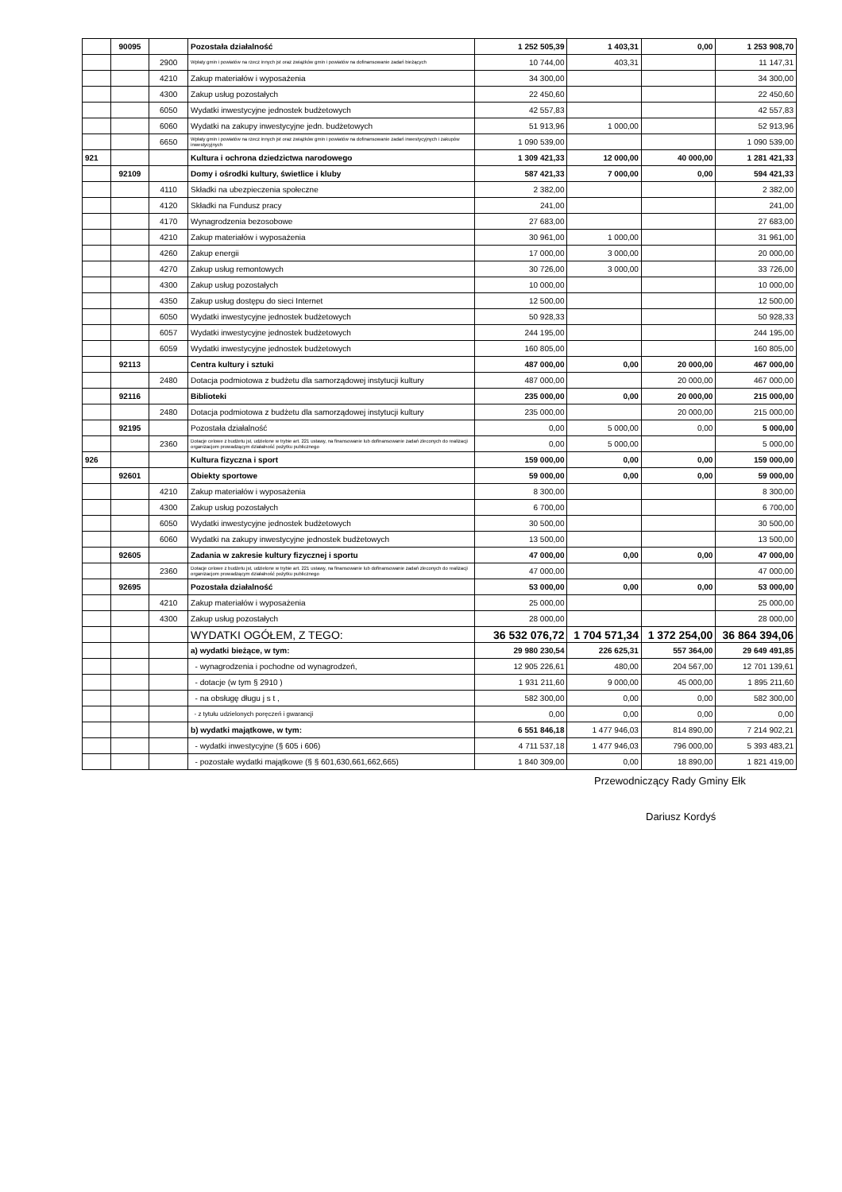| | 90095 | | Pozostała działalność | 1 252 505,39 | 1 403,31 | 0,00 | 1 253 908,70 |
| | | 2900 | Wpłaty gmin i powiatów na rzecz innych jst oraz związków gmin i powiatów na dofinansowanie zadań bieżących | 10 744,00 | 403,31 | | 11 147,31 |
| | | 4210 | Zakup materiałów i wyposażenia | 34 300,00 | | | 34 300,00 |
| | | 4300 | Zakup usług pozostałych | 22 450,60 | | | 22 450,60 |
| | | 6050 | Wydatki inwestycyjne jednostek budżetowych | 42 557,83 | | | 42 557,83 |
| | | 6060 | Wydatki na zakupy inwestycyjne jedn. budżetowych | 51 913,96 | 1 000,00 | | 52 913,96 |
| | | 6650 | Wpłaty gmin i powiatów na rzecz innych jst oraz związków gmin i powiatów na dofinansowanie zadań inwestycyjnych i zakupów inwestycyjnych | 1 090 539,00 | | | 1 090 539,00 |
| 921 | | | Kultura i ochrona dziedzictwa narodowego | 1 309 421,33 | 12 000,00 | 40 000,00 | 1 281 421,33 |
| | 92109 | | Domy i ośrodki kultury, świetlice i kluby | 587 421,33 | 7 000,00 | 0,00 | 594 421,33 |
| | | 4110 | Składki na ubezpieczenia społeczne | 2 382,00 | | | 2 382,00 |
| | | 4120 | Składki na Fundusz pracy | 241,00 | | | 241,00 |
| | | 4170 | Wynagrodzenia bezosobowe | 27 683,00 | | | 27 683,00 |
| | | 4210 | Zakup materiałów i wyposażenia | 30 961,00 | 1 000,00 | | 31 961,00 |
| | | 4260 | Zakup energii | 17 000,00 | 3 000,00 | | 20 000,00 |
| | | 4270 | Zakup usług remontowych | 30 726,00 | 3 000,00 | | 33 726,00 |
| | | 4300 | Zakup usług pozostałych | 10 000,00 | | | 10 000,00 |
| | | 4350 | Zakup usług dostępu do sieci Internet | 12 500,00 | | | 12 500,00 |
| | | 6050 | Wydatki inwestycyjne jednostek budżetowych | 50 928,33 | | | 50 928,33 |
| | | 6057 | Wydatki inwestycyjne jednostek budżetowych | 244 195,00 | | | 244 195,00 |
| | | 6059 | Wydatki inwestycyjne jednostek budżetowych | 160 805,00 | | | 160 805,00 |
| | 92113 | | Centra kultury i sztuki | 487 000,00 | 0,00 | 20 000,00 | 467 000,00 |
| | | 2480 | Dotacja podmiotowa z budżetu dla samorządowej instytucji kultury | 487 000,00 | | 20 000,00 | 467 000,00 |
| | 92116 | | Biblioteki | 235 000,00 | 0,00 | 20 000,00 | 215 000,00 |
| | | 2480 | Dotacja podmiotowa z budżetu dla samorządowej instytucji kultury | 235 000,00 | | 20 000,00 | 215 000,00 |
| | 92195 | | Pozostała działalność | 0,00 | 5 000,00 | 0,00 | 5 000,00 |
| | | 2360 | Dotacje celowe z budżetu jst, udzielone w trybie art. 221 ustawy, na finansowanie lub dofinansowanie zadań zleconych do realizacji organizacjom prowadzącym działalność pożytku publicznego | 0,00 | 5 000,00 | | 5 000,00 |
| 926 | | | Kultura fizyczna i sport | 159 000,00 | 0,00 | 0,00 | 159 000,00 |
| | 92601 | | Obiekty sportowe | 59 000,00 | 0,00 | 0,00 | 59 000,00 |
| | | 4210 | Zakup materiałów i wyposażenia | 8 300,00 | | | 8 300,00 |
| | | 4300 | Zakup usług pozostałych | 6 700,00 | | | 6 700,00 |
| | | 6050 | Wydatki inwestycyjne jednostek budżetowych | 30 500,00 | | | 30 500,00 |
| | | 6060 | Wydatki na zakupy inwestycyjne jednostek budżetowych | 13 500,00 | | | 13 500,00 |
| | 92605 | | Zadania w zakresie kultury fizycznej i sportu | 47 000,00 | 0,00 | 0,00 | 47 000,00 |
| | | 2360 | Dotacje celowe z budżetu jst, udzielone w trybie art. 221 ustawy, na finansowanie lub dofinansowanie zadań zleconych do realizacji organizacjom prowadzącym działalność pożytku publicznego | 47 000,00 | | | 47 000,00 |
| | 92695 | | Pozostała działalność | 53 000,00 | 0,00 | 0,00 | 53 000,00 |
| | | 4210 | Zakup materiałów i wyposażenia | 25 000,00 | | | 25 000,00 |
| | | 4300 | Zakup usług pozostałych | 28 000,00 | | | 28 000,00 |
| | | | WYDATKI OGÓŁEM, Z TEGO: | 36 532 076,72 | 1 704 571,34 | 1 372 254,00 | 36 864 394,06 |
| | | | a) wydatki bieżące, w tym: | 29 980 230,54 | 226 625,31 | 557 364,00 | 29 649 491,85 |
| | | | - wynagrodzenia i pochodne od wynagrodzeń, | 12 905 226,61 | 480,00 | 204 567,00 | 12 701 139,61 |
| | | | - dotacje (w tym § 2910 ) | 1 931 211,60 | 9 000,00 | 45 000,00 | 1 895 211,60 |
| | | | - na obsługę długu j s t , | 582 300,00 | 0,00 | 0,00 | 582 300,00 |
| | | | - z tytułu udzielonych poręczeń i gwarancji | 0,00 | 0,00 | 0,00 | 0,00 |
| | | | b) wydatki majątkowe, w tym: | 6 551 846,18 | 1 477 946,03 | 814 890,00 | 7 214 902,21 |
| | | | - wydatki inwestycyjne (§ 605 i 606) | 4 711 537,18 | 1 477 946,03 | 796 000,00 | 5 393 483,21 |
| | | | - pozostałe wydatki majątkowe (§ § 601,630,661,662,665) | 1 840 309,00 | 0,00 | 18 890,00 | 1 821 419,00 |
Przewodniczący Rady Gminy Ełk
Dariusz Kordyś